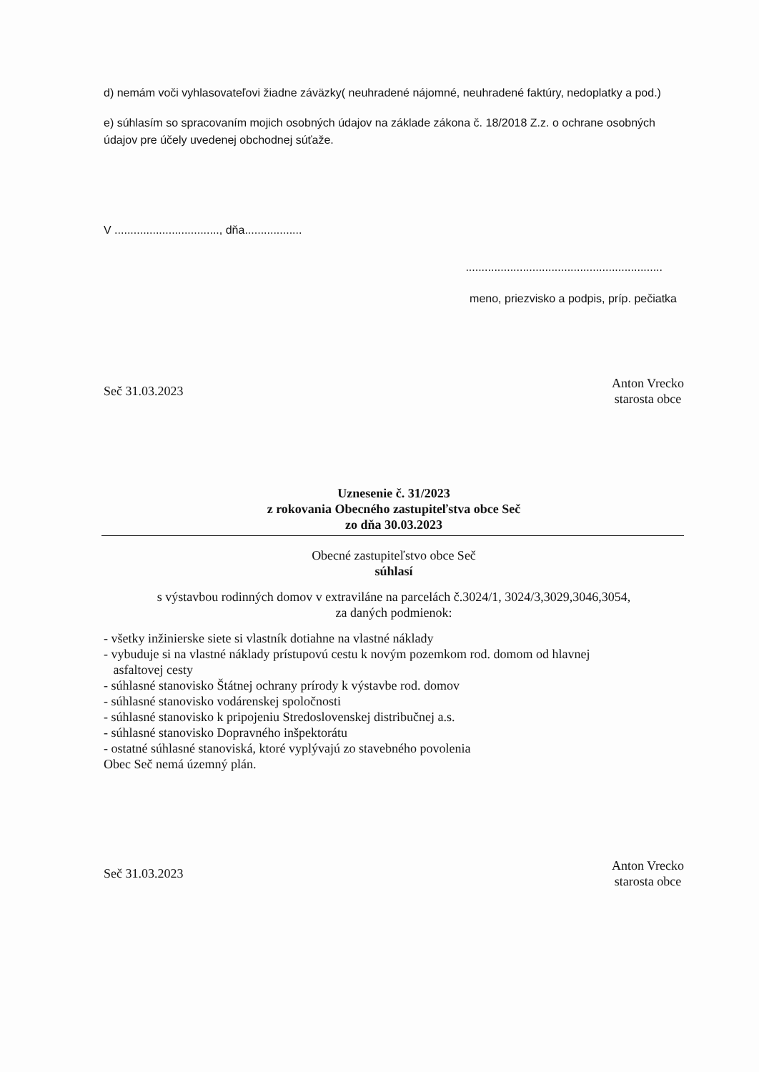d) nemám voči vyhlasovateľovi žiadne záväzky( neuhradené nájomné, neuhradené faktúry, nedoplatky a pod.)
e) súhlasím so spracovaním mojich osobných údajov na základe zákona č. 18/2018 Z.z. o ochrane osobných údajov pre účely uvedenej obchodnej súťaže.
V ................................., dňa..................
..............................................................
meno, priezvisko a podpis, príp. pečiatka
Seč 31.03.2023
Anton Vrecko
starosta obce
Uznesenie č. 31/2023
z rokovania Obecného zastupiteľstva obce Seč
zo dňa 30.03.2023
Obecné zastupiteľstvo obce Seč
súhlasí
s výstavbou rodinných domov v extraviláne na parcelách č.3024/1, 3024/3,3029,3046,3054,
za daných podmienok:
- všetky inžinierske siete si vlastník dotiahne na vlastné náklady
- vybuduje si na vlastné náklady prístupovú cestu k novým pozemkom rod. domom od hlavnej
asfaltovej cesty
- súhlasné stanovisko Štátnej ochrany prírody k výstavbe rod. domov
- súhlasné stanovisko vodárenskej spoločnosti
- súhlasné stanovisko k pripojeniu Stredoslovenskej distribučnej a.s.
- súhlasné stanovisko Dopravného inšpektorátu
- ostatné súhlasné stanoviská, ktoré vyplývajú zo stavebného povolenia
Obec Seč nemá územný plán.
Seč 31.03.2023
Anton Vrecko
starosta obce